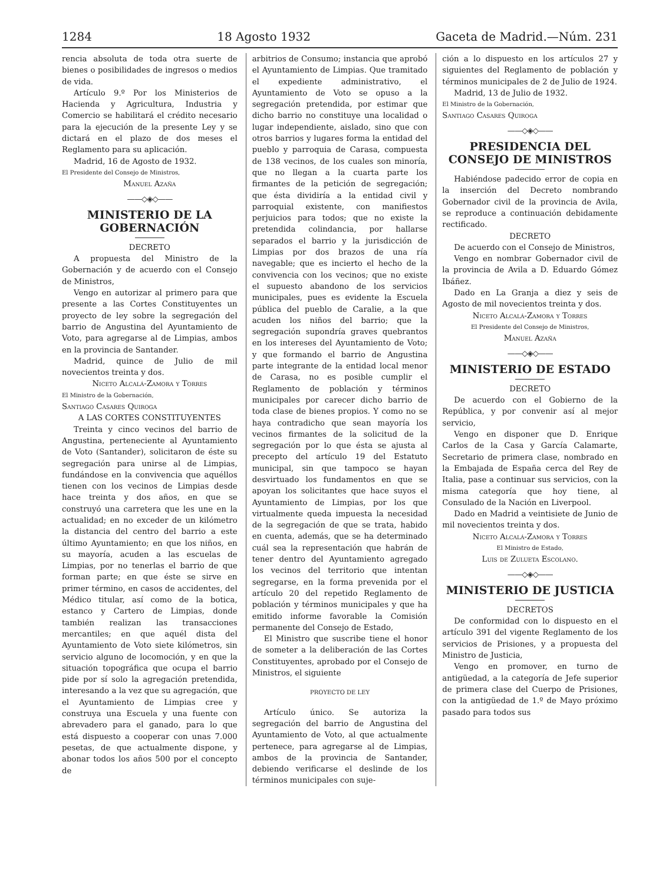1284 18 Agosto 1932 Gaceta de Madrid.—Núm. 231
rencia absoluta de toda otra suerte de bienes o posibilidades de ingresos o medios de vida.
Artículo 9.º Por los Ministerios de Hacienda y Agricultura, Industria y Comercio se habilitará el crédito necesario para la ejecución de la presente Ley y se dictará en el plazo de dos meses el Reglamento para su aplicación.
Madrid, 16 de Agosto de 1932.
El Presidente del Consejo de Ministros,
Manuel Azaña
——◇◈◇——
MINISTERIO DE LA GOBERNACIÓN
DECRETO
A propuesta del Ministro de la Gobernación y de acuerdo con el Consejo de Ministros,
Vengo en autorizar al primero para que presente a las Cortes Constituyentes un proyecto de ley sobre la segregación del barrio de Angustina del Ayuntamiento de Voto, para agregarse al de Limpias, ambos en la provincia de Santander.
Madrid, quince de Julio de mil novecientos treinta y dos.
Niceto Alcalá-Zamora y Torres
El Ministro de la Gobernación,
Santiago Casares Quiroga
A LAS CORTES CONSTITUYENTES
Treinta y cinco vecinos del barrio de Angustina, perteneciente al Ayuntamiento de Voto (Santander), solicitaron de éste su segregación para unirse al de Limpias, fundándose en la convivencia que aquéllos tienen con los vecinos de Limpias desde hace treinta y dos años, en que se construyó una carretera que les une en la actualidad; en no exceder de un kilómetro la distancia del centro del barrio a este último Ayuntamiento; en que los niños, en su mayoría, acuden a las escuelas de Limpias, por no tenerlas el barrio de que forman parte; en que éste se sirve en primer término, en casos de accidentes, del Médico titular, así como de la botica, estanco y Cartero de Limpias, donde también realizan las transacciones mercantiles; en que aquél dista del Ayuntamiento de Voto siete kilómetros, sin servicio alguno de locomoción, y en que la situación topográfica que ocupa el barrio pide por sí solo la agregación pretendida, interesando a la vez que su agregación, que el Ayuntamiento de Limpias cree y construya una Escuela y una fuente con abrevadero para el ganado, para lo que está dispuesto a cooperar con unas 7.000 pesetas, de que actualmente dispone, y abonar todos los años 500 por el concepto de
arbitrios de Consumo; instancia que aprobó el Ayuntamiento de Limpias. Que tramitado el expediente administrativo, el Ayuntamiento de Voto se opuso a la segregación pretendida, por estimar que dicho barrio no constituye una localidad o lugar independiente, aislado, sino que con otros barrios y lugares forma la entidad del pueblo y parroquia de Carasa, compuesta de 138 vecinos, de los cuales son minoría, que no llegan a la cuarta parte los firmantes de la petición de segregación; que ésta dividiría a la entidad civil y parroquial existente, con manifiestos perjuicios para todos; que no existe la pretendida colindancia, por hallarse separados el barrio y la jurisdicción de Limpias por dos brazos de una ría navegable; que es incierto el hecho de la convivencia con los vecinos; que no existe el supuesto abandono de los servicios municipales, pues es evidente la Escuela pública del pueblo de Caralie, a la que acuden los niños del barrio; que la segregación supondría graves quebrantos en los intereses del Ayuntamiento de Voto; y que formando el barrio de Angustina parte integrante de la entidad local menor de Carasa, no es posible cumplir el Reglamento de población y términos municipales por carecer dicho barrio de toda clase de bienes propios. Y como no se haya contradicho que sean mayoría los vecinos firmantes de la solicitud de la segregación por lo que ésta se ajusta al precepto del artículo 19 del Estatuto municipal, sin que tampoco se hayan desvirtuado los fundamentos en que se apoyan los solicitantes que hace suyos el Ayuntamiento de Limpias, por los que virtualmente queda impuesta la necesidad de la segregación de que se trata, habido en cuenta, además, que se ha determinado cuál sea la representación que habrán de tener dentro del Ayuntamiento agregado los vecinos del territorio que intentan segregarse, en la forma prevenida por el artículo 20 del repetido Reglamento de población y términos municipales y que ha emitido informe favorable la Comisión permanente del Consejo de Estado,
El Ministro que suscribe tiene el honor de someter a la deliberación de las Cortes Constituyentes, aprobado por el Consejo de Ministros, el siguiente
PROYECTO DE LEY
Artículo único. Se autoriza la segregación del barrio de Angustina del Ayuntamiento de Voto, al que actualmente pertenece, para agregarse al de Limpias, ambos de la provincia de Santander, debiendo verificarse el deslinde de los términos municipales con suje-
ción a lo dispuesto en los artículos 27 y siguientes del Reglamento de población y términos municipales de 2 de Julio de 1924.
Madrid, 13 de Julio de 1932.
El Ministro de la Gobernación,
Santiago Casares Quiroga
——◇◈◇——
PRESIDENCIA DEL CONSEJO DE MINISTROS
Habiéndose padecido error de copia en la inserción del Decreto nombrando Gobernador civil de la provincia de Avila, se reproduce a continuación debidamente rectificado.
DECRETO
De acuerdo con el Consejo de Ministros,
Vengo en nombrar Gobernador civil de la provincia de Avila a D. Eduardo Gómez Ibáñez.
Dado en La Granja a diez y seis de Agosto de mil novecientos treinta y dos.
Niceto Alcalá-Zamora y Torres
El Presidente del Consejo de Ministros,
Manuel Azaña
——◇◈◇——
MINISTERIO DE ESTADO
DECRETO
De acuerdo con el Gobierno de la República, y por convenir así al mejor servicio,
Vengo en disponer que D. Enrique Carlos de la Casa y García Calamarte, Secretario de primera clase, nombrado en la Embajada de España cerca del Rey de Italia, pase a continuar sus servicios, con la misma categoría que hoy tiene, al Consulado de la Nación en Liverpool.
Dado en Madrid a veintisiete de Junio de mil novecientos treinta y dos.
Niceto Alcalá-Zamora y Torres
El Ministro de Estado,
Luis de Zulueta Escolano.
——◇◈◇——
MINISTERIO DE JUSTICIA
DECRETOS
De conformidad con lo dispuesto en el artículo 391 del vigente Reglamento de los servicios de Prisiones, y a propuesta del Ministro de Justicia,
Vengo en promover, en turno de antigüedad, a la categoría de Jefe superior de primera clase del Cuerpo de Prisiones, con la antigüedad de 1.º de Mayo próximo pasado para todos sus